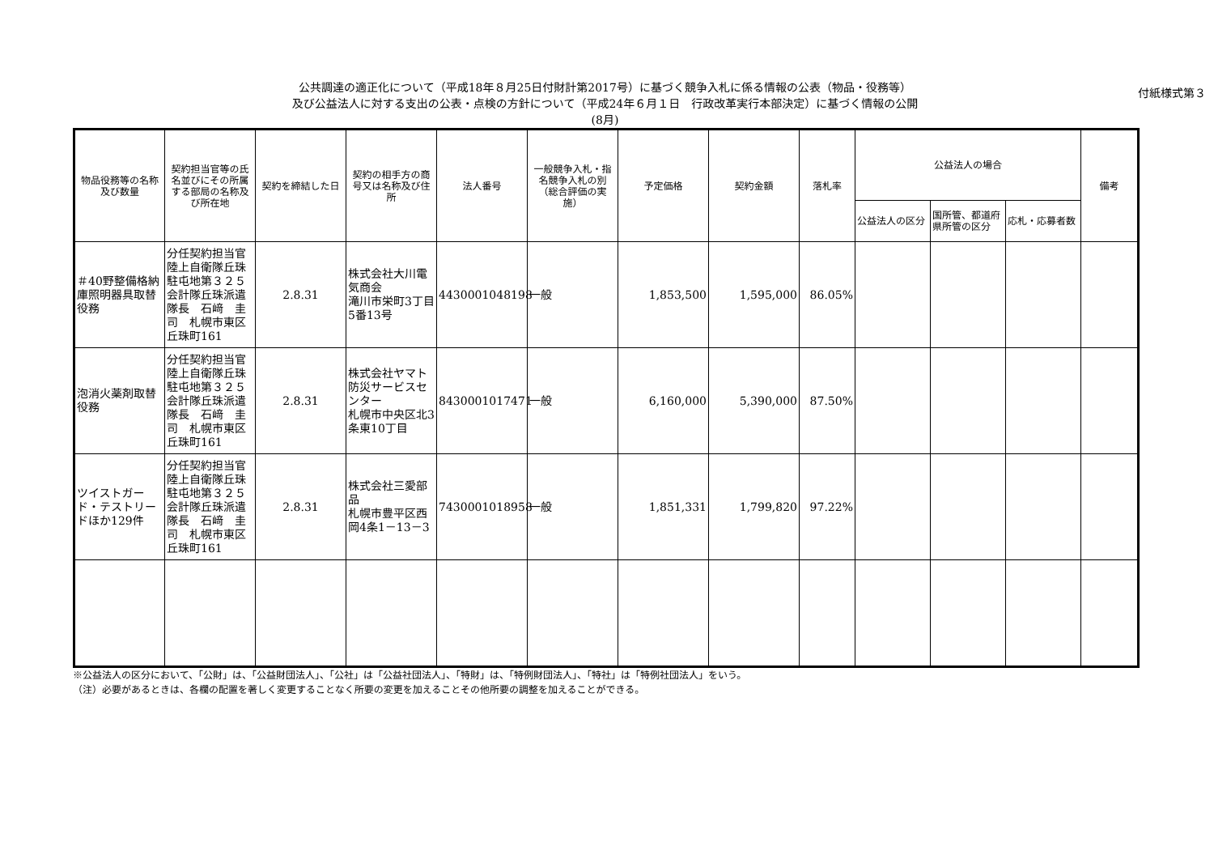付紙様式第３
公共調達の適正化について（平成18年８月25日付財計第2017号）に基づく競争入札に係る情報の公表（物品・役務等）
及び公益法人に対する支出の公表・点検の方針について（平成24年６月１日　行政改革実行本部決定）に基づく情報の公開
(8月)
| 物品役務等の名称及び数量 | 契約担当官等の氏名並びにその所属する部局の名称及び所在地 | 契約を締結した日 | 契約の相手方の商号又は名称及び住所 | 法人番号 | 一般競争入札・指名競争入札の別（総合評価の実施） | 予定価格 | 契約金額 | 落札率 | 公益法人の場合 | | | 備考 |
| --- | --- | --- | --- | --- | --- | --- | --- | --- | --- | --- | --- | --- |
| | | | | | | | | | 公益法人の区分 | 国所管、都道府県所管の区分 | 応札・応募者数 | |
| ＃40野整備格納庫照明器具取替役務 | 分任契約担当官 陸上自衛隊丘珠駐屯地第３２５会計隊丘珠派遣隊長 石﨑 圭司 札幌市東区丘珠町161 | 2.8.31 | 株式会社大川電気商会 滝川市栄町3丁目5番13号 | 4430001048198 | 一般 | 1,853,500 | 1,595,000 | 86.05% | | | | |
| 泡消火薬剤取替役務 | 分任契約担当官 陸上自衛隊丘珠駐屯地第３２５会計隊丘珠派遣隊長 石﨑 圭司 札幌市東区丘珠町161 | 2.8.31 | 株式会社ヤマト防災サービスセンター 札幌市中央区北3条東10丁目 | 8430001017471 | 一般 | 6,160,000 | 5,390,000 | 87.50% | | | | |
| ツイストガード・テストリードほか129件 | 分任契約担当官 陸上自衛隊丘珠駐屯地第３２５会計隊丘珠派遣隊長 石﨑 圭司 札幌市東区丘珠町161 | 2.8.31 | 株式会社三愛部品 札幌市豊平区西岡4条1－13－3 | 7430001018958 | 一般 | 1,851,331 | 1,799,820 | 97.22% | | | | |
※公益法人の区分において、「公財」は、「公益財団法人」、「公社」は「公益社団法人」、「特財」は、「特例財団法人」、「特社」は「特例社団法人」をいう。
（注）必要があるときは、各欄の配置を著しく変更することなく所要の変更を加えることその他所要の調整を加えることができる。